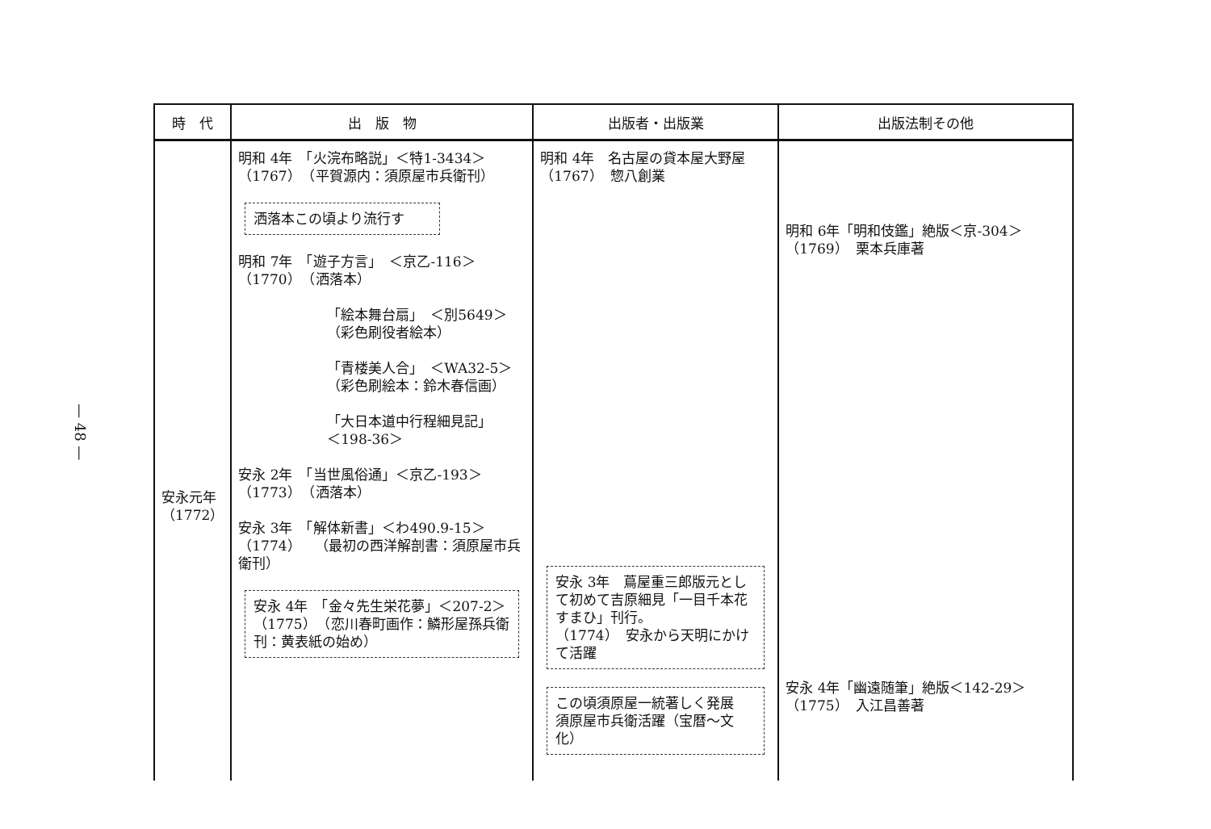— 48 —
| 時 代 | 出 版 物 | 出版者・出版業 | 出版法制その他 |
| --- | --- | --- | --- |
| 安永元年 （1772） | 明和 4年 「火浣布略説」＜特1-3434＞ （1767） （平賀源内：須原屋市兵衛刊） 洒落本この頃より流行す 明和 7年 「遊子方言」 ＜京乙-116＞ （1770） （洒落本） 「絵本舞台扇」 ＜別5649＞ （彩色刷役者絵本） 「青楼美人合」 ＜WA32-5＞ （彩色刷絵本：鈴木春信画） 「大日本道中行程細見記」 ＜198-36＞ 安永 2年 「当世風俗通」＜京乙-193＞ （1773） （洒落本） 安永 3年 「解体新書」＜わ490.9-15＞ （1774） （最初の西洋解剖書：須原屋市兵衛刊） 安永 4年 「金々先生栄花夢」＜207-2＞ （1775） （恋川春町画作：鱗形屋孫兵衛刊：黄表紙の始め） | 明和 4年 名古屋の貸本屋大野屋 （1767） 惣八創業 安永 3年 蔦屋重三郎版元として初めて吉原細見「一目千本花すまひ」刊行。 （1774） 安永から天明にかけて活躍 この頃須原屋一統著しく発展 須原屋市兵衛活躍（宝暦～文化） | 明和 6年「明和伎鑑」絶版＜京-304＞ （1769） 栗本兵庫著 安永 4年「幽遠随筆」絶版＜142-29＞ （1775） 入江昌善著 |